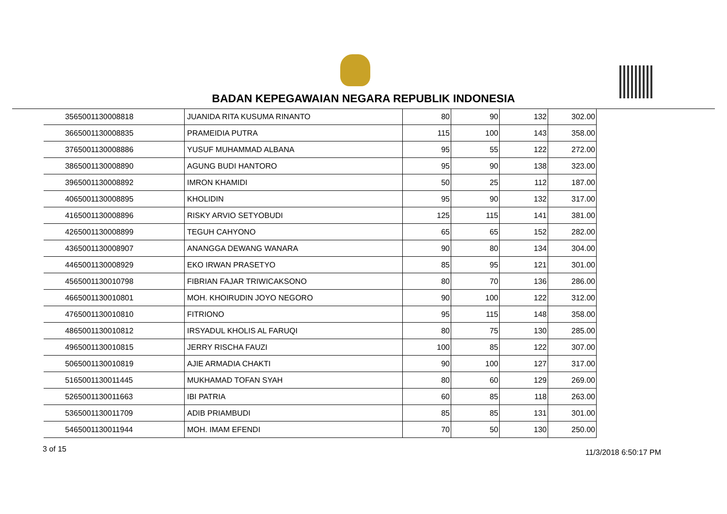BADAN KEPEGAWAIAN NEGARA REPUBLIK INDONESIA
| 35 | 65001130008818 | JUANIDA RITA KUSUMA RINANTO | 80 | 90 | 132 | 302.00 |
| 36 | 65001130008835 | PRAMEIDIA PUTRA | 115 | 100 | 143 | 358.00 |
| 37 | 65001130008886 | YUSUF MUHAMMAD ALBANA | 95 | 55 | 122 | 272.00 |
| 38 | 65001130008890 | AGUNG BUDI HANTORO | 95 | 90 | 138 | 323.00 |
| 39 | 65001130008892 | IMRON KHAMIDI | 50 | 25 | 112 | 187.00 |
| 40 | 65001130008895 | KHOLIDIN | 95 | 90 | 132 | 317.00 |
| 41 | 65001130008896 | RISKY ARVIO SETYOBUDI | 125 | 115 | 141 | 381.00 |
| 42 | 65001130008899 | TEGUH CAHYONO | 65 | 65 | 152 | 282.00 |
| 43 | 65001130008907 | ANANGGA DEWANG WANARA | 90 | 80 | 134 | 304.00 |
| 44 | 65001130008929 | EKO IRWAN PRASETYO | 85 | 95 | 121 | 301.00 |
| 45 | 65001130010798 | FIBRIAN FAJAR TRIWICAKSONO | 80 | 70 | 136 | 286.00 |
| 46 | 65001130010801 | MOH. KHOIRUDIN JOYO NEGORO | 90 | 100 | 122 | 312.00 |
| 47 | 65001130010810 | FITRIONO | 95 | 115 | 148 | 358.00 |
| 48 | 65001130010812 | IRSYADUL KHOLIS AL FARUQI | 80 | 75 | 130 | 285.00 |
| 49 | 65001130010815 | JERRY RISCHA FAUZI | 100 | 85 | 122 | 307.00 |
| 50 | 65001130010819 | AJIE ARMADIA CHAKTI | 90 | 100 | 127 | 317.00 |
| 51 | 65001130011445 | MUKHAMAD TOFAN SYAH | 80 | 60 | 129 | 269.00 |
| 52 | 65001130011663 | IBI PATRIA | 60 | 85 | 118 | 263.00 |
| 53 | 65001130011709 | ADIB PRIAMBUDI | 85 | 85 | 131 | 301.00 |
| 54 | 65001130011944 | MOH. IMAM EFENDI | 70 | 50 | 130 | 250.00 |
3 of 15 11/3/2018 6:50:17 PM